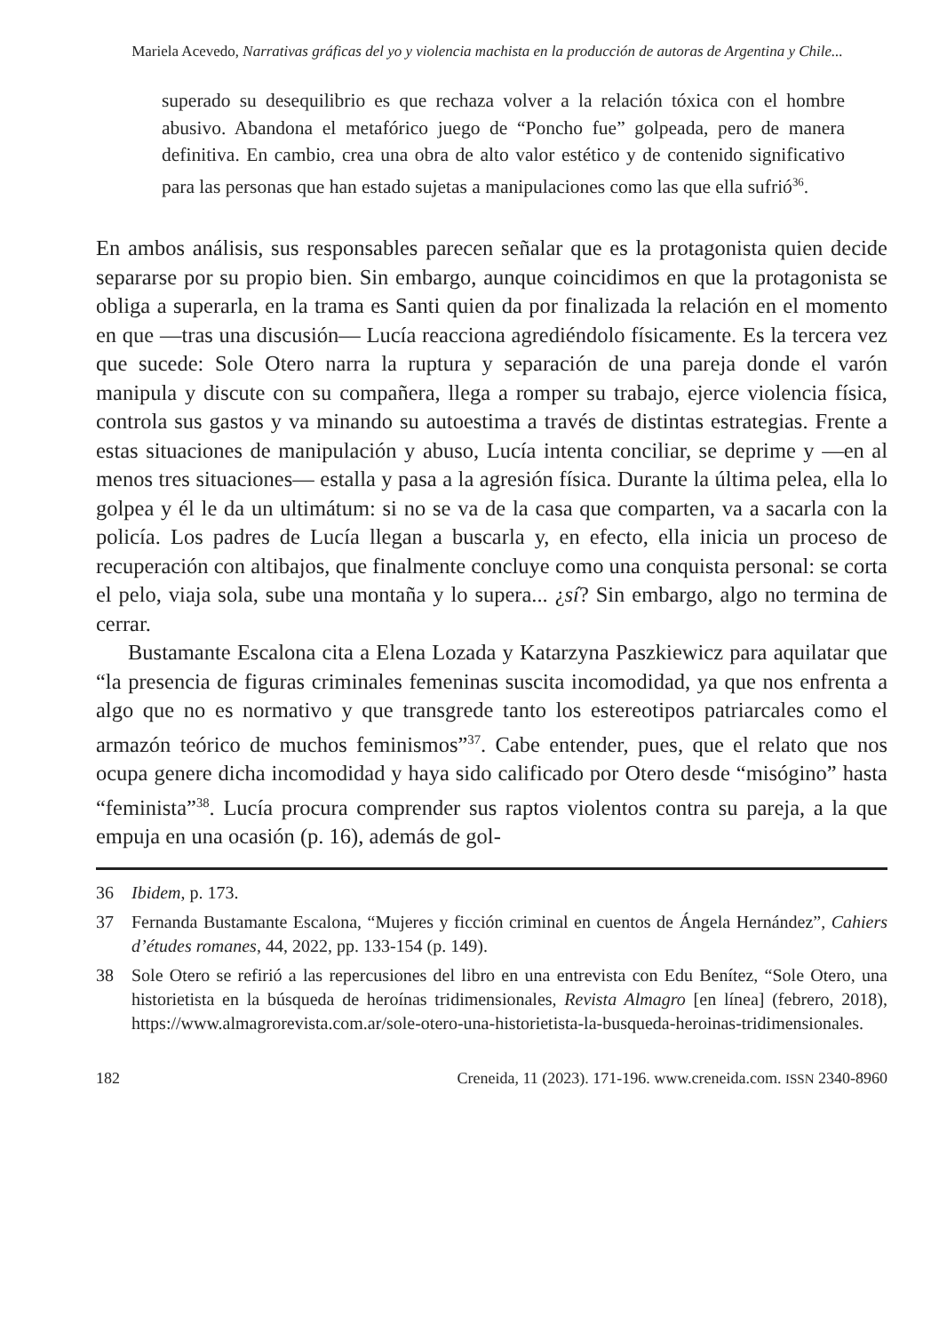Mariela Acevedo, Narrativas gráficas del yo y violencia machista en la producción de autoras de Argentina y Chile...
superado su desequilibrio es que rechaza volver a la relación tóxica con el hombre abusivo. Abandona el metafórico juego de “Poncho fue” golpeada, pero de manera definitiva. En cambio, crea una obra de alto valor estético y de contenido significativo para las personas que han estado sujetas a manipulaciones como las que ella sufrió<sup>36</sup>.
En ambos análisis, sus responsables parecen señalar que es la protagonista quien decide separarse por su propio bien. Sin embargo, aunque coincidimos en que la protagonista se obliga a superarla, en la trama es Santi quien da por finalizada la relación en el momento en que —tras una discusión— Lucía reacciona agrediéndolo físicamente. Es la tercera vez que sucede: Sole Otero narra la ruptura y separación de una pareja donde el varón manipula y discute con su compañera, llega a romper su trabajo, ejerce violencia física, controla sus gastos y va minando su autoestima a través de distintas estrategias. Frente a estas situaciones de manipulación y abuso, Lucía intenta conciliar, se deprime y —en al menos tres situaciones— estalla y pasa a la agresión física. Durante la última pelea, ella lo golpea y él le da un ultimátum: si no se va de la casa que comparten, va a sacarla con la policía. Los padres de Lucía llegan a buscarla y, en efecto, ella inicia un proceso de recuperación con altibajos, que finalmente concluye como una conquista personal: se corta el pelo, viaja sola, sube una montaña y lo supera... ¿sí? Sin embargo, algo no termina de cerrar.
Bustamante Escalona cita a Elena Lozada y Katarzyna Paszkiewicz para aquilatar que “la presencia de figuras criminales femeninas suscita incomodidad, ya que nos enfrenta a algo que no es normativo y que transgrede tanto los estereotipos patriarcales como el armazón teórico de muchos feminismos”<sup>37</sup>. Cabe entender, pues, que el relato que nos ocupa genere dicha incomodidad y haya sido calificado por Otero desde “misógino” hasta “feminista”<sup>38</sup>. Lucía procura comprender sus raptos violentos contra su pareja, a la que empuja en una ocasión (p. 16), además de gol-
36 Ibidem, p. 173.
37 Fernanda Bustamante Escalona, “Mujeres y ficción criminal en cuentos de Ángela Hernández”, Cahiers d’études romanes, 44, 2022, pp. 133-154 (p. 149).
38 Sole Otero se refirió a las repercusiones del libro en una entrevista con Edu Benítez, “Sole Otero, una historietista en la búsqueda de heroínas tridimensionales, Revista Almagro [en línea] (febrero, 2018), https://www.almagrorevista.com.ar/sole-otero-una-historietista-la-busqueda-heroinas-tridimensionales.
182 Creneida, 11 (2023). 171-196. www.creneida.com. ISSN 2340-8960